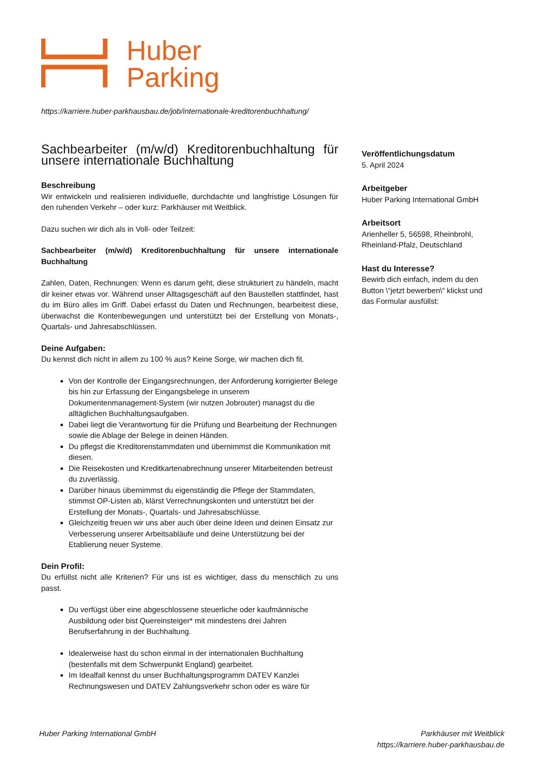Huber
Parking
https://karriere.huber-parkhausbau.de/job/internationale-kreditorenbuchhaltung/
Sachbearbeiter (m/w/d) Kreditorenbuchhaltung für unsere internationale Buchhaltung
Beschreibung
Wir entwickeln und realisieren individuelle, durchdachte und langfristige Lösungen für den ruhenden Verkehr – oder kurz: Parkhäuser mit Weitblick.
Dazu suchen wir dich als in Voll- oder Teilzeit:
Sachbearbeiter (m/w/d) Kreditorenbuchhaltung für unsere internationale Buchhaltung
Zahlen, Daten, Rechnungen: Wenn es darum geht, diese strukturiert zu händeln, macht dir keiner etwas vor. Während unser Alltagsgeschäft auf den Baustellen stattfindet, hast du im Büro alles im Griff. Dabei erfasst du Daten und Rechnungen, bearbeitest diese, überwachst die Kontenbewegungen und unterstützt bei der Erstellung von Monats-, Quartals- und Jahresabschlüssen.
Deine Aufgaben:
Du kennst dich nicht in allem zu 100 % aus? Keine Sorge, wir machen dich fit.
Von der Kontrolle der Eingangsrechnungen, der Anforderung korrigierter Belege bis hin zur Erfassung der Eingangsbelege in unserem Dokumentenmanagement-System (wir nutzen Jobrouter) managst du die alltäglichen Buchhaltungsaufgaben.
Dabei liegt die Verantwortung für die Prüfung und Bearbeitung der Rechnungen sowie die Ablage der Belege in deinen Händen.
Du pflegst die Kreditorenstammdaten und übernimmst die Kommunikation mit diesen.
Die Reisekosten und Kreditkartenabrechnung unserer Mitarbeitenden betreust du zuverlässig.
Darüber hinaus übernimmst du eigenständig die Pflege der Stammdaten, stimmst OP-Listen ab, klärst Verrechnungskonten und unterstützt bei der Erstellung der Monats-, Quartals- und Jahresabschlüsse.
Gleichzeitig freuen wir uns aber auch über deine Ideen und deinen Einsatz zur Verbesserung unserer Arbeitsabläufe und deine Unterstützung bei der Etablierung neuer Systeme.
Dein Profil:
Du erfüllst nicht alle Kriterien? Für uns ist es wichtiger, dass du menschlich zu uns passt.
Du verfügst über eine abgeschlossene steuerliche oder kaufmännische Ausbildung oder bist Quereinsteiger* mit mindestens drei Jahren Berufserfahrung in der Buchhaltung.
Idealerweise hast du schon einmal in der internationalen Buchhaltung (bestenfalls mit dem Schwerpunkt England) gearbeitet.
Im Idealfall kennst du unser Buchhaltungsprogramm DATEV Kanzlei Rechnungswesen und DATEV Zahlungsverkehr schon oder es wäre für
Veröffentlichungsdatum
5. April 2024
Arbeitgeber
Huber Parking International GmbH
Arbeitsort
Arienheller 5, 56598, Rheinbrohl, Rheinland-Pfalz, Deutschland
Hast du Interesse?
Bewirb dich einfach, indem du den Button \“jetzt bewerben\“ klickst und das Formular ausfüllst:
Huber Parking International GmbH
Parkhäuser mit Weitblick
https://karriere.huber-parkhausbau.de